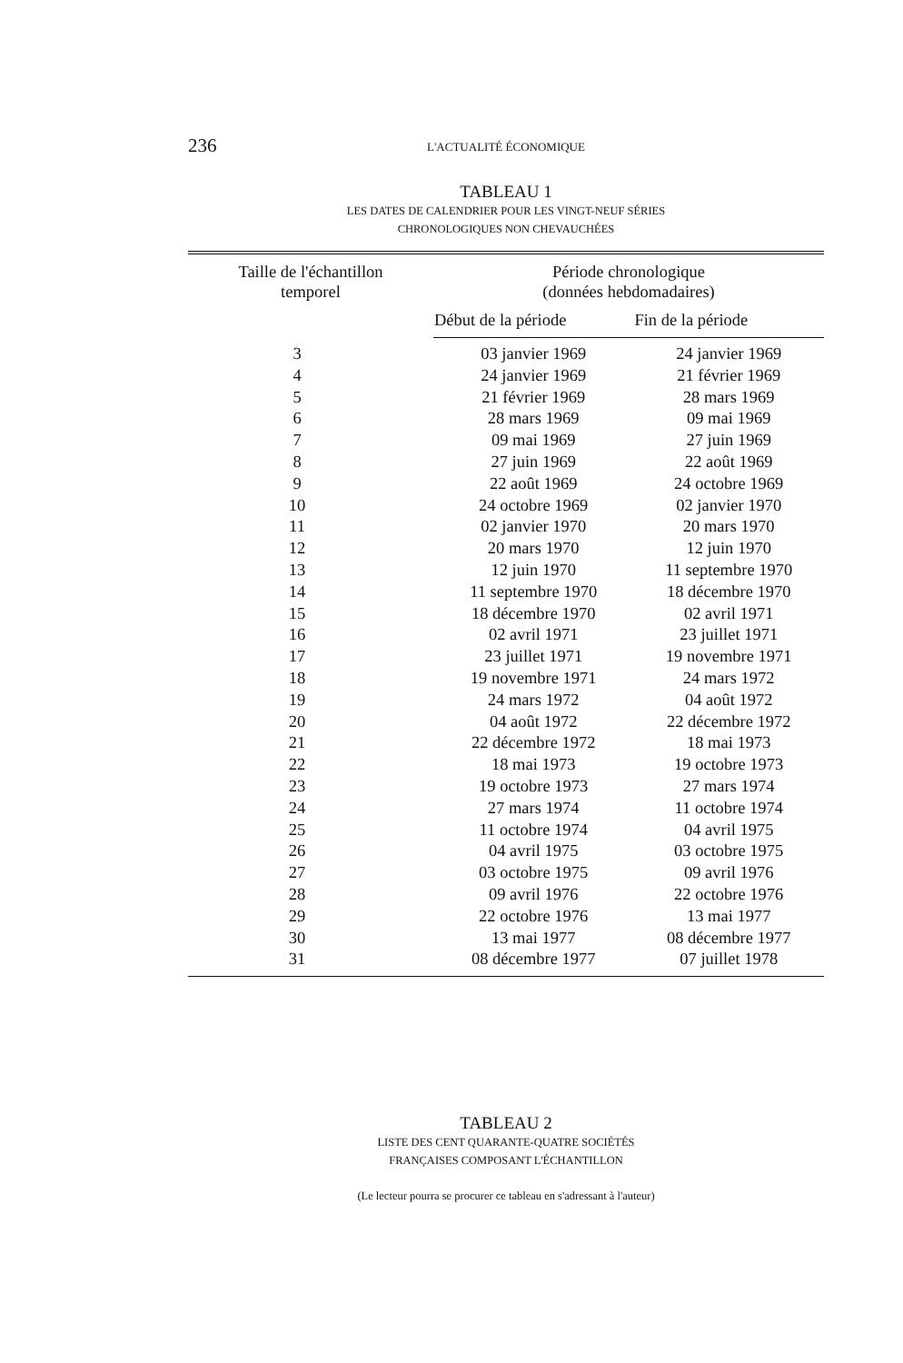236
L'ACTUALITÉ ÉCONOMIQUE
TABLEAU 1
LES DATES DE CALENDRIER POUR LES VINGT-NEUF SÉRIES
CHRONOLOGIQUES NON CHEVAUCHÉES
| Taille de l'échantillon temporel | Période chronologique (données hebdomadaires) | |
| --- | --- | --- |
| | Début de la période | Fin de la période |
| 3 | 03 janvier 1969 | 24 janvier 1969 |
| 4 | 24 janvier 1969 | 21 février 1969 |
| 5 | 21 février 1969 | 28 mars 1969 |
| 6 | 28 mars 1969 | 09 mai 1969 |
| 7 | 09 mai 1969 | 27 juin 1969 |
| 8 | 27 juin 1969 | 22 août 1969 |
| 9 | 22 août 1969 | 24 octobre 1969 |
| 10 | 24 octobre 1969 | 02 janvier 1970 |
| 11 | 02 janvier 1970 | 20 mars 1970 |
| 12 | 20 mars 1970 | 12 juin 1970 |
| 13 | 12 juin 1970 | 11 septembre 1970 |
| 14 | 11 septembre 1970 | 18 décembre 1970 |
| 15 | 18 décembre 1970 | 02 avril 1971 |
| 16 | 02 avril 1971 | 23 juillet 1971 |
| 17 | 23 juillet 1971 | 19 novembre 1971 |
| 18 | 19 novembre 1971 | 24 mars 1972 |
| 19 | 24 mars 1972 | 04 août 1972 |
| 20 | 04 août 1972 | 22 décembre 1972 |
| 21 | 22 décembre 1972 | 18 mai 1973 |
| 22 | 18 mai 1973 | 19 octobre 1973 |
| 23 | 19 octobre 1973 | 27 mars 1974 |
| 24 | 27 mars 1974 | 11 octobre 1974 |
| 25 | 11 octobre 1974 | 04 avril 1975 |
| 26 | 04 avril 1975 | 03 octobre 1975 |
| 27 | 03 octobre 1975 | 09 avril 1976 |
| 28 | 09 avril 1976 | 22 octobre 1976 |
| 29 | 22 octobre 1976 | 13 mai 1977 |
| 30 | 13 mai 1977 | 08 décembre 1977 |
| 31 | 08 décembre 1977 | 07 juillet 1978 |
TABLEAU 2
LISTE DES CENT QUARANTE-QUATRE SOCIÉTÉS
FRANÇAISES COMPOSANT L'ÉCHANTILLON
(Le lecteur pourra se procurer ce tableau en s'adressant à l'auteur)